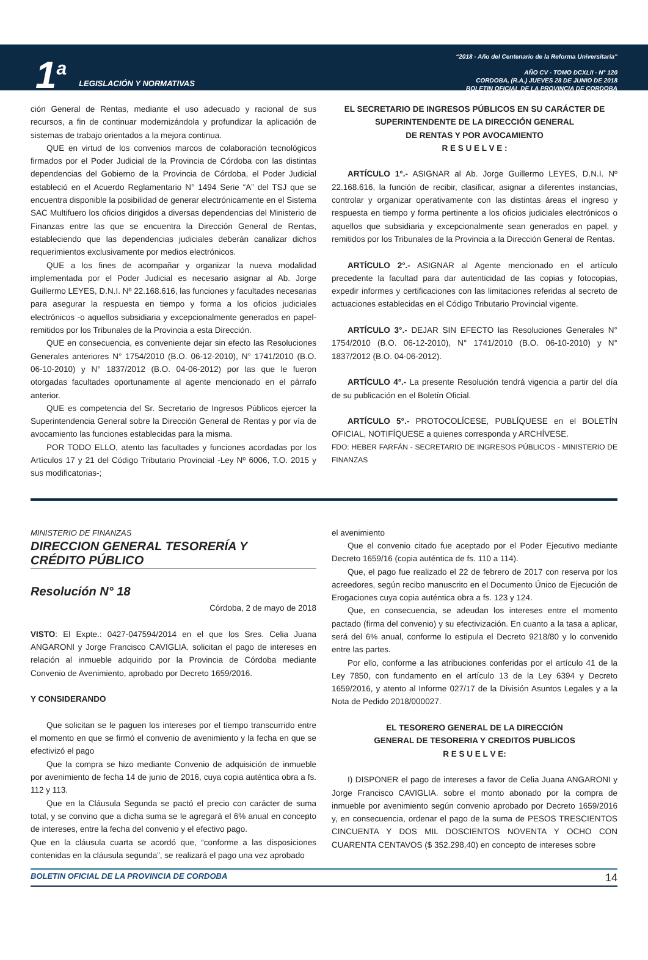1<sup>a</sup> LEGISLACIÓN Y NORMATIVAS
“2018 - Año del Centenario de la Reforma Universitaria”
AÑO CV - TOMO DCXLII - N° 120
CORDOBA, (R.A.) JUEVES 28 DE JUNIO DE 2018
BOLETIN OFICIAL DE LA PROVINCIA DE CORDOBA
ción General de Rentas, mediante el uso adecuado y racional de sus recursos, a fin de continuar modernizándola y profundizar la aplicación de sistemas de trabajo orientados a la mejora continua.
QUE en virtud de los convenios marcos de colaboración tecnológicos firmados por el Poder Judicial de la Provincia de Córdoba con las distintas dependencias del Gobierno de la Provincia de Córdoba, el Poder Judicial estableció en el Acuerdo Reglamentario N° 1494 Serie “A” del TSJ que se encuentra disponible la posibilidad de generar electrónicamente en el Sistema SAC Multifuero los oficios dirigidos a diversas dependencias del Ministerio de Finanzas entre las que se encuentra la Dirección General de Rentas, estableciendo que las dependencias judiciales deberán canalizar dichos requerimientos exclusivamente por medios electrónicos.
QUE a los fines de acompañar y organizar la nueva modalidad implementada por el Poder Judicial es necesario asignar al Ab. Jorge Guillermo LEYES, D.N.I. Nº 22.168.616, las funciones y facultades necesarias para asegurar la respuesta en tiempo y forma a los oficios judiciales electrónicos -o aquellos subsidiaria y excepcionalmente generados en papel- remitidos por los Tribunales de la Provincia a esta Dirección.
QUE en consecuencia, es conveniente dejar sin efecto las Resoluciones Generales anteriores N° 1754/2010 (B.O. 06-12-2010), N° 1741/2010 (B.O. 06-10-2010) y N° 1837/2012 (B.O. 04-06-2012) por las que le fueron otorgadas facultades oportunamente al agente mencionado en el párrafo anterior.
QUE es competencia del Sr. Secretario de Ingresos Públicos ejercer la Superintendencia General sobre la Dirección General de Rentas y por vía de avocamiento las funciones establecidas para la misma.
POR TODO ELLO, atento las facultades y funciones acordadas por los Artículos 17 y 21 del Código Tributario Provincial -Ley Nº 6006, T.O. 2015 y sus modificatorias-;
EL SECRETARIO DE INGRESOS PÚBLICOS EN SU CARÁCTER DE SUPERINTENDENTE DE LA DIRECCIÓN GENERAL
DE RENTAS Y POR AVOCAMIENTO
R E S U E L V E :
ARTÍCULO 1°.- ASIGNAR al Ab. Jorge Guillermo LEYES, D.N.I. Nº 22.168.616, la función de recibir, clasificar, asignar a diferentes instancias, controlar y organizar operativamente con las distintas áreas el ingreso y respuesta en tiempo y forma pertinente a los oficios judiciales electrónicos o aquellos que subsidiaria y excepcionalmente sean generados en papel, y remitidos por los Tribunales de la Provincia a la Dirección General de Rentas.
ARTÍCULO 2°.- ASIGNAR al Agente mencionado en el artículo precedente la facultad para dar autenticidad de las copias y fotocopias, expedir informes y certificaciones con las limitaciones referidas al secreto de actuaciones establecidas en el Código Tributario Provincial vigente.
ARTÍCULO 3°.- DEJAR SIN EFECTO las Resoluciones Generales N° 1754/2010 (B.O. 06-12-2010), N° 1741/2010 (B.O. 06-10-2010) y N° 1837/2012 (B.O. 04-06-2012).
ARTÍCULO 4°.- La presente Resolución tendrá vigencia a partir del día de su publicación en el Boletín Oficial.
ARTÍCULO 5°.- PROTOCOLÍCESE, PUBLÍQUESE en el BOLETÍN OFICIAL, NOTIFÍQUESE a quienes corresponda y ARCHÍVESE.
FDO: HEBER FARFÁN - SECRETARIO DE INGRESOS PÚBLICOS - MINISTERIO DE FINANZAS
MINISTERIO DE FINANZAS
DIRECCION GENERAL TESORERÍA Y
CRÉDITO PÚBLICO
Resolución N° 18
Córdoba, 2 de mayo de 2018
VISTO: El Expte.: 0427-047594/2014 en el que los Sres. Celia Juana ANGARONI y Jorge Francisco CAVIGLIA. solicitan el pago de intereses en relación al inmueble adquirido por la Provincia de Córdoba mediante Convenio de Avenimiento, aprobado por Decreto 1659/2016.
Y CONSIDERANDO
Que solicitan se le paguen los intereses por el tiempo transcurrido entre el momento en que se firmó el convenio de avenimiento y la fecha en que se efectivizó el pago
Que la compra se hizo mediante Convenio de adquisición de inmueble por avenimiento de fecha 14 de junio de 2016, cuya copia auténtica obra a fs. 112 y 113.
Que en la Cláusula Segunda se pactó el precio con carácter de suma total, y se convino que a dicha suma se le agregará el 6% anual en concepto de intereses, entre la fecha del convenio y el efectivo pago.
Que en la cláusula cuarta se acordó que, “conforme a las disposiciones contenidas en la cláusula segunda”, se realizará el pago una vez aprobado
el avenimiento
Que el convenio citado fue aceptado por el Poder Ejecutivo mediante Decreto 1659/16 (copia auténtica de fs. 110 a 114).
Que, el pago fue realizado el 22 de febrero de 2017 con reserva por los acreedores, según recibo manuscrito en el Documento Único de Ejecución de Erogaciones cuya copia auténtica obra a fs. 123 y 124.
Que, en consecuencia, se adeudan los intereses entre el momento pactado (firma del convenio) y su efectivización. En cuanto a la tasa a aplicar, será del 6% anual, conforme lo estipula el Decreto 9218/80 y lo convenido entre las partes.
Por ello, conforme a las atribuciones conferidas por el artículo 41 de la Ley 7850, con fundamento en el artículo 13 de la Ley 6394 y Decreto 1659/2016, y atento al Informe 027/17 de la División Asuntos Legales y a la Nota de Pedido 2018/000027.
EL TESORERO GENERAL DE LA DIRECCIÓN
GENERAL DE TESORERIA Y CREDITOS PUBLICOS
R E S U E L V E:
I) DISPONER el pago de intereses a favor de Celia Juana ANGARONI y Jorge Francisco CAVIGLIA. sobre el monto abonado por la compra de inmueble por avenimiento según convenio aprobado por Decreto 1659/2016 y, en consecuencia, ordenar el pago de la suma de PESOS TRESCIENTOS CINCUENTA Y DOS MIL DOSCIENTOS NOVENTA Y OCHO CON CUARENTA CENTAVOS ($ 352.298,40) en concepto de intereses sobre
BOLETIN OFICIAL DE LA PROVINCIA DE CORDOBA 14